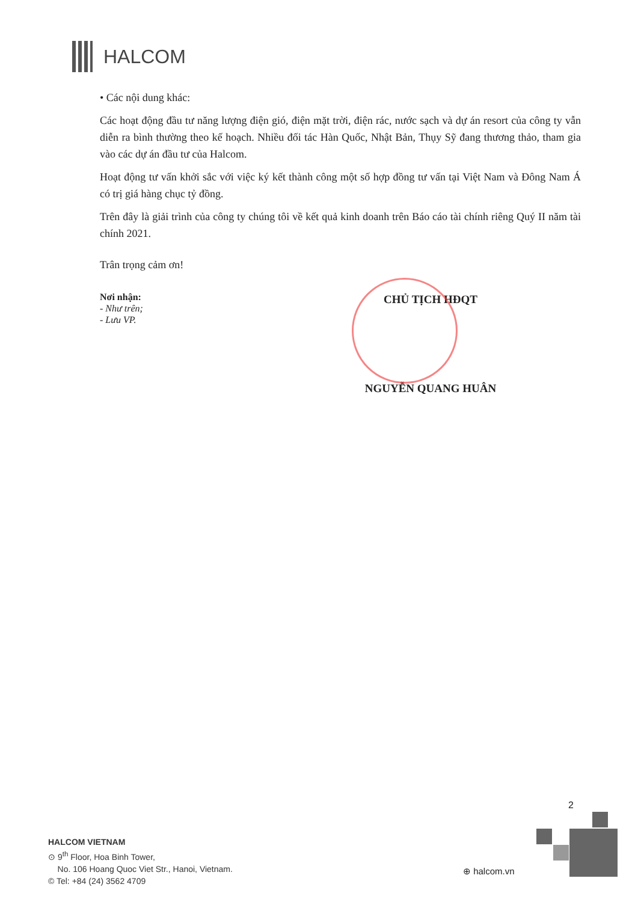HALCOM
• Các nội dung khác:
Các hoạt động đầu tư năng lượng điện gió, điện mặt trời, điện rác, nước sạch và dự án resort của công ty vẫn diễn ra bình thường theo kế hoạch. Nhiều đối tác Hàn Quốc, Nhật Bản, Thụy Sỹ đang thương thảo, tham gia vào các dự án đầu tư của Halcom.
Hoạt động tư vấn khởi sắc với việc ký kết thành công một số hợp đồng tư vấn tại Việt Nam và Đông Nam Á có trị giá hàng chục tỷ đồng.
Trên đây là giải trình của công ty chúng tôi về kết quả kinh doanh trên Báo cáo tài chính riêng Quý II năm tài chính 2021.
Trân trọng cảm ơn!
Nơi nhận:
- Như trên;
- Lưu VP.
CHỦ TỊCH HĐQT
NGUYỄN QUANG HUÂN
2
HALCOM VIETNAM
⊙ 9<sup>th</sup> Floor, Hoa Binh Tower,
No. 106 Hoang Quoc Viet Str., Hanoi, Vietnam.
© Tel: +84 (24) 3562 4709
⊕ halcom.vn